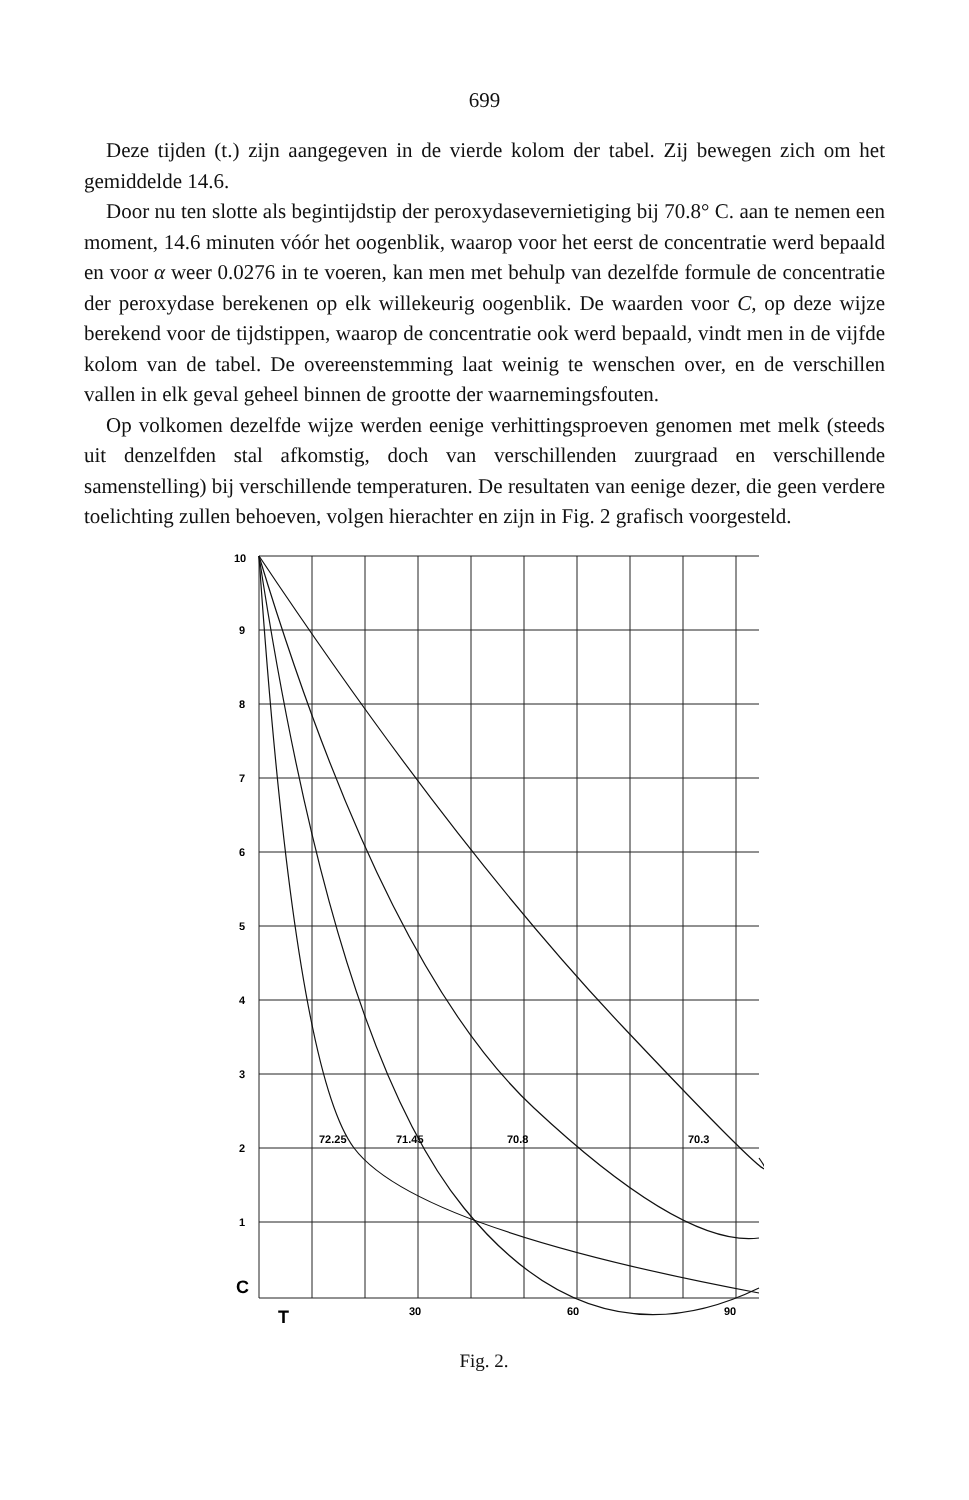699
Deze tijden (t.) zijn aangegeven in de vierde kolom der tabel. Zij bewegen zich om het gemiddelde 14.6.
Door nu ten slotte als begintijdstip der peroxydasevernietiging bij 70.8° C. aan te nemen een moment, 14.6 minuten vóór het oogenblik, waarop voor het eerst de concentratie werd bepaald en voor α weer 0.0276 in te voeren, kan men met behulp van dezelfde formule de concentratie der peroxydase berekenen op elk willekeurig oogenblik. De waarden voor C, op deze wijze berekend voor de tijdstippen, waarop de concentratie ook werd bepaald, vindt men in de vijfde kolom van de tabel. De overeenstemming laat weinig te wenschen over, en de verschillen vallen in elk geval geheel binnen de grootte der waarnemingsfouten.
Op volkomen dezelfde wijze werden eenige verhittingsproeven genomen met melk (steeds uit denzelfden stal afkomstig, doch van verschillenden zuurgraad en verschillende samenstelling) bij verschillende temperaturen. De resultaten van eenige dezer, die geen verdere toelichting zullen behoeven, volgen hierachter en zijn in Fig. 2 grafisch voorgesteld.
10
9
8
7
6
5
4
3
2
1
C
T
30
60
90
72.25
71.45
70.8
70.3
Fig. 2.